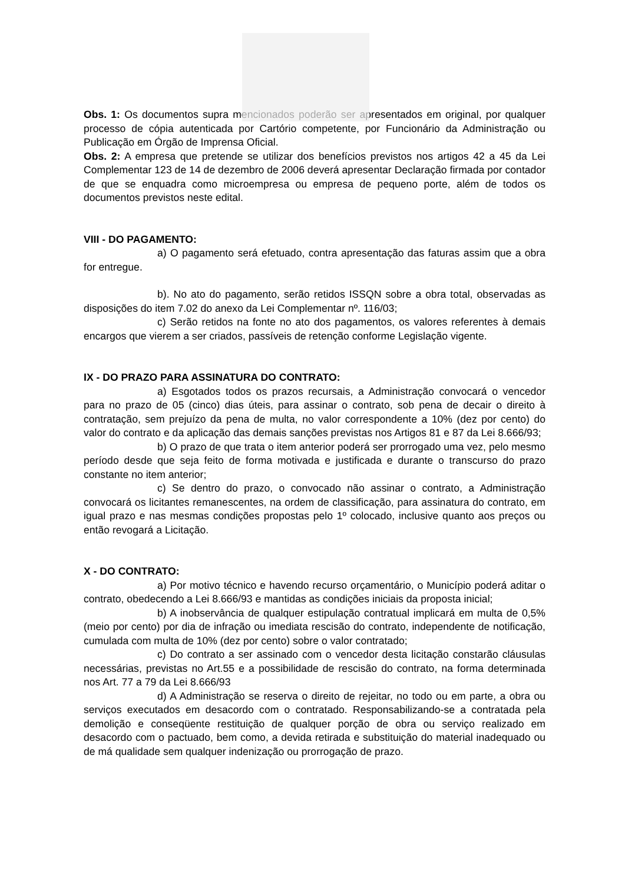Obs. 1: Os documentos supra mencionados poderão ser apresentados em original, por qualquer processo de cópia autenticada por Cartório competente, por Funcionário da Administração ou Publicação em Órgão de Imprensa Oficial.
Obs. 2: A empresa que pretende se utilizar dos benefícios previstos nos artigos 42 a 45 da Lei Complementar 123 de 14 de dezembro de 2006 deverá apresentar Declaração firmada por contador de que se enquadra como microempresa ou empresa de pequeno porte, além de todos os documentos previstos neste edital.
VIII - DO PAGAMENTO:
a) O pagamento será efetuado, contra apresentação das faturas assim que a obra for entregue.
b). No ato do pagamento, serão retidos ISSQN sobre a obra total, observadas as disposições do item 7.02 do anexo da Lei Complementar nº. 116/03;
c) Serão retidos na fonte no ato dos pagamentos, os valores referentes à demais encargos que vierem a ser criados, passíveis de retenção conforme Legislação vigente.
IX - DO PRAZO PARA ASSINATURA DO CONTRATO:
a) Esgotados todos os prazos recursais, a Administração convocará o vencedor para no prazo de 05 (cinco) dias úteis, para assinar o contrato, sob pena de decair o direito à contratação, sem prejuízo da pena de multa, no valor correspondente a 10% (dez por cento) do valor do contrato e da aplicação das demais sanções previstas nos Artigos 81 e 87 da Lei 8.666/93;
b) O prazo de que trata o item anterior poderá ser prorrogado uma vez, pelo mesmo período desde que seja feito de forma motivada e justificada e durante o transcurso do prazo constante no item anterior;
c) Se dentro do prazo, o convocado não assinar o contrato, a Administração convocará os licitantes remanescentes, na ordem de classificação, para assinatura do contrato, em igual prazo e nas mesmas condições propostas pelo 1º colocado, inclusive quanto aos preços ou então revogará a Licitação.
X - DO CONTRATO:
a) Por motivo técnico e havendo recurso orçamentário, o Município poderá aditar o contrato, obedecendo a Lei 8.666/93 e mantidas as condições iniciais da proposta inicial;
b) A inobservância de qualquer estipulação contratual implicará em multa de 0,5% (meio por cento) por dia de infração ou imediata rescisão do contrato, independente de notificação, cumulada com multa de 10% (dez por cento) sobre o valor contratado;
c) Do contrato a ser assinado com o vencedor desta licitação constarão cláusulas necessárias, previstas no Art.55 e a possibilidade de rescisão do contrato, na forma determinada nos Art. 77 a 79 da Lei 8.666/93
d) A Administração se reserva o direito de rejeitar, no todo ou em parte, a obra ou serviços executados em desacordo com o contratado. Responsabilizando-se a contratada pela demolição e conseqüente restituição de qualquer porção de obra ou serviço realizado em desacordo com o pactuado, bem como, a devida retirada e substituição do material inadequado ou de má qualidade sem qualquer indenização ou prorrogação de prazo.